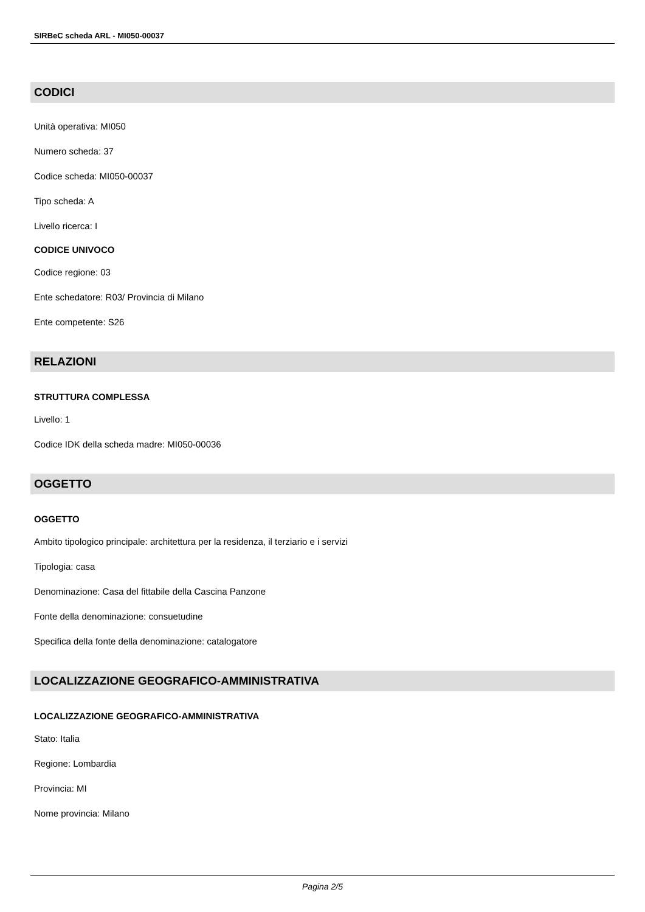SIRBeC scheda ARL - MI050-00037
CODICI
Unità operativa: MI050
Numero scheda: 37
Codice scheda: MI050-00037
Tipo scheda: A
Livello ricerca: I
CODICE UNIVOCO
Codice regione: 03
Ente schedatore: R03/ Provincia di Milano
Ente competente: S26
RELAZIONI
STRUTTURA COMPLESSA
Livello: 1
Codice IDK della scheda madre: MI050-00036
OGGETTO
OGGETTO
Ambito tipologico principale: architettura per la residenza, il terziario e i servizi
Tipologia: casa
Denominazione: Casa del fittabile della Cascina Panzone
Fonte della denominazione: consuetudine
Specifica della fonte della denominazione: catalogatore
LOCALIZZAZIONE GEOGRAFICO-AMMINISTRATIVA
LOCALIZZAZIONE GEOGRAFICO-AMMINISTRATIVA
Stato: Italia
Regione: Lombardia
Provincia: MI
Nome provincia: Milano
Pagina 2/5